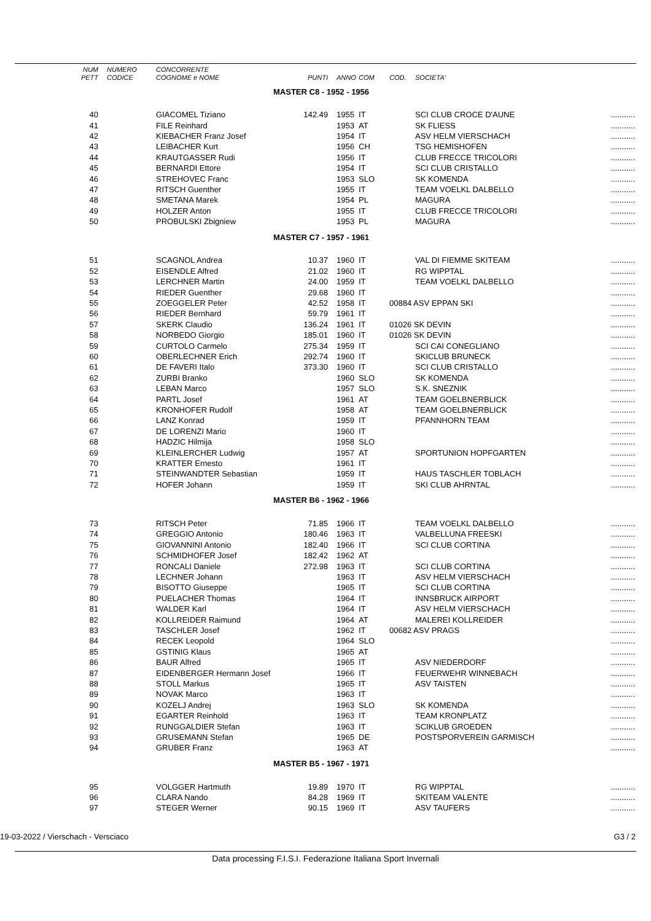| NUM | NUMERO | CONCORRENTE | | | | | | |
| --- | --- | --- | --- | --- | --- | --- | --- | --- |
| PETT | CODICE | COGNOME e NOME | PUNTI | ANNO | COM | COD. | SOCIETA' | |
| MASTER C8 - 1952 - 1956 | | | | | | | | |
| 40 | | GIACOMEL Tiziano | 142.49 | 1955 | IT | | SCI CLUB CROCE D'AUNE | ........... |
| 41 | | FILE Reinhard | | 1953 | AT | | SK FLIESS | ........... |
| 42 | | KIEBACHER Franz Josef | | 1954 | IT | | ASV HELM VIERSCHACH | ........... |
| 43 | | LEIBACHER Kurt | | 1956 | CH | | TSG HEMISHOFEN | ........... |
| 44 | | KRAUTGASSER Rudi | | 1956 | IT | | CLUB FRECCE TRICOLORI | ........... |
| 45 | | BERNARDI Ettore | | 1954 | IT | | SCI CLUB CRISTALLO | ........... |
| 46 | | STREHOVEC Franc | | 1953 | SLO | | SK KOMENDA | ........... |
| 47 | | RITSCH Guenther | | 1955 | IT | | TEAM VOELKL DALBELLO | ........... |
| 48 | | SMETANA Marek | | 1954 | PL | | MAGURA | ........... |
| 49 | | HOLZER Anton | | 1955 | IT | | CLUB FRECCE TRICOLORI | ........... |
| 50 | | PROBULSKI Zbigniew | | 1953 | PL | | MAGURA | ........... |
| MASTER C7 - 1957 - 1961 | | | | | | | | |
| 51 | | SCAGNOL Andrea | 10.37 | 1960 | IT | | VAL DI FIEMME SKITEAM | ........... |
| 52 | | EISENDLE Alfred | 21.02 | 1960 | IT | | RG WIPPTAL | ........... |
| 53 | | LERCHNER Martin | 24.00 | 1959 | IT | | TEAM VOELKL DALBELLO | ........... |
| 54 | | RIEDER Guenther | 29.68 | 1960 | IT | | | ........... |
| 55 | | ZOEGGELER Peter | 42.52 | 1958 | IT | 00884 ASV EPPAN SKI | | ........... |
| 56 | | RIEDER Bernhard | 59.79 | 1961 | IT | | | ........... |
| 57 | | SKERK Claudio | 136.24 | 1961 | IT | 01026 SK DEVIN | | ........... |
| 58 | | NORBEDO Giorgio | 185.01 | 1960 | IT | 01026 SK DEVIN | | ........... |
| 59 | | CURTOLO Carmelo | 275.34 | 1959 | IT | | SCI CAI CONEGLIANO | ........... |
| 60 | | OBERLECHNER Erich | 292.74 | 1960 | IT | | SKICLUB BRUNECK | ........... |
| 61 | | DE FAVERI Italo | 373.30 | 1960 | IT | | SCI CLUB CRISTALLO | ........... |
| 62 | | ZURBI Branko | | 1960 | SLO | | SK KOMENDA | ........... |
| 63 | | LEBAN Marco | | 1957 | SLO | | S.K. SNEZNIK | ........... |
| 64 | | PARTL Josef | | 1961 | AT | | TEAM GOELBNERBLICK | ........... |
| 65 | | KRONHOFER Rudolf | | 1958 | AT | | TEAM GOELBNERBLICK | ........... |
| 66 | | LANZ Konrad | | 1959 | IT | | PFANNHORN TEAM | ........... |
| 67 | | DE LORENZI Mario | | 1960 | IT | | | ........... |
| 68 | | HADZIC Hilmija | | 1958 | SLO | | | ........... |
| 69 | | KLEINLERCHER Ludwig | | 1957 | AT | | SPORTUNION HOPFGARTEN | ........... |
| 70 | | KRATTER Ernesto | | 1961 | IT | | | ........... |
| 71 | | STEINWANDTER Sebastian | | 1959 | IT | | HAUS TASCHLER TOBLACH | ........... |
| 72 | | HOFER Johann | | 1959 | IT | | SKI CLUB AHRNTAL | ........... |
| MASTER B6 - 1962 - 1966 | | | | | | | | |
| 73 | | RITSCH Peter | 71.85 | 1966 | IT | | TEAM VOELKL DALBELLO | ........... |
| 74 | | GREGGIO Antonio | 180.46 | 1963 | IT | | VALBELLUNA FREESKI | ........... |
| 75 | | GIOVANNINI Antonio | 182.40 | 1966 | IT | | SCI CLUB CORTINA | ........... |
| 76 | | SCHMIDHOFER Josef | 182.42 | 1962 | AT | | | ........... |
| 77 | | RONCALI Daniele | 272.98 | 1963 | IT | | SCI CLUB CORTINA | ........... |
| 78 | | LECHNER Johann | | 1963 | IT | | ASV HELM VIERSCHACH | ........... |
| 79 | | BISOTTO Giuseppe | | 1965 | IT | | SCI CLUB CORTINA | ........... |
| 80 | | PUELACHER Thomas | | 1964 | IT | | INNSBRUCK AIRPORT | ........... |
| 81 | | WALDER Karl | | 1964 | IT | | ASV HELM VIERSCHACH | ........... |
| 82 | | KOLLREIDER Raimund | | 1964 | AT | | MALEREI KOLLREIDER | ........... |
| 83 | | TASCHLER Josef | | 1962 | IT | 00682 ASV PRAGS | | ........... |
| 84 | | RECEK Leopold | | 1964 | SLO | | | ........... |
| 85 | | GSTINIG Klaus | | 1965 | AT | | | ........... |
| 86 | | BAUR Alfred | | 1965 | IT | | ASV NIEDERDORF | ........... |
| 87 | | EIDENBERGER Hermann Josef | | 1966 | IT | | FEUERWEHR WINNEBACH | ........... |
| 88 | | STOLL Markus | | 1965 | IT | | ASV TAISTEN | ........... |
| 89 | | NOVAK Marco | | 1963 | IT | | | ........... |
| 90 | | KOZELJ Andrej | | 1963 | SLO | | SK KOMENDA | ........... |
| 91 | | EGARTER Reinhold | | 1963 | IT | | TEAM KRONPLATZ | ........... |
| 92 | | RUNGGALDIER Stefan | | 1963 | IT | | SCIKLUB GROEDEN | ........... |
| 93 | | GRUSEMANN Stefan | | 1965 | DE | | POSTSPORVEREIN GARMISCH | ........... |
| 94 | | GRUBER Franz | | 1963 | AT | | | ........... |
| MASTER B5 - 1967 - 1971 | | | | | | | | |
| 95 | | VOLGGER Hartmuth | 19.89 | 1970 | IT | | RG WIPPTAL | ........... |
| 96 | | CLARA Nando | 84.28 | 1969 | IT | | SKITEAM VALENTE | ........... |
| 97 | | STEGER Werner | 90.15 | 1969 | IT | | ASV TAUFERS | ........... |
19-03-2022 / Vierschach - Versciaco G3 / 2
Data processing F.I.S.I. Federazione Italiana Sport Invernali